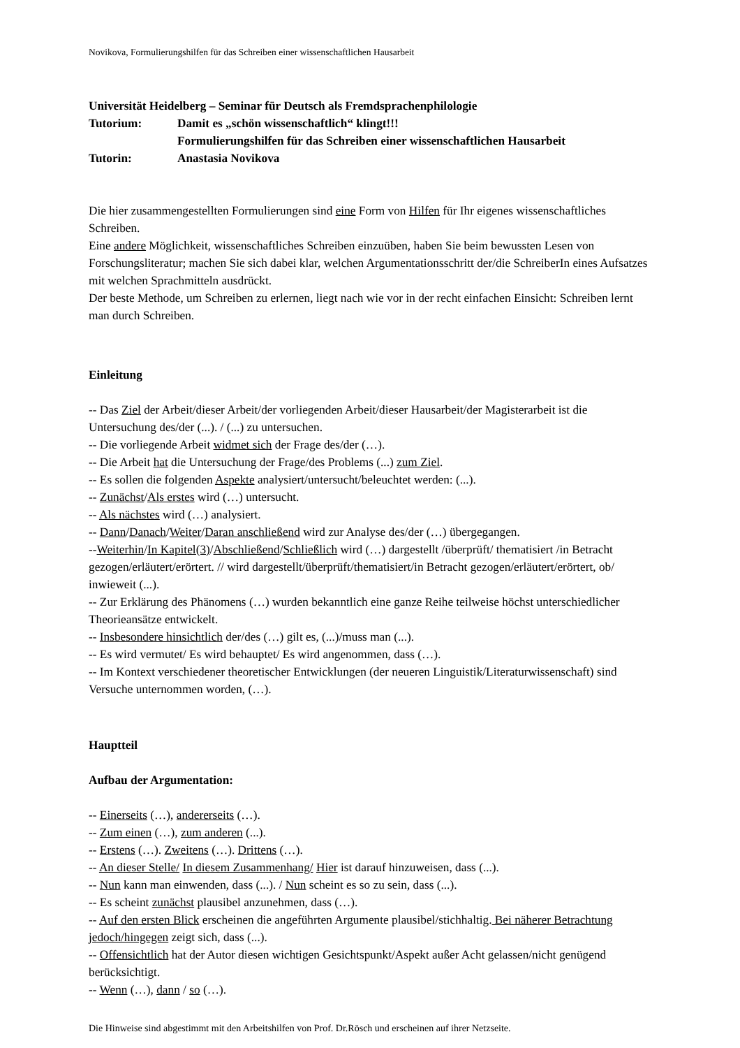Novikova, Formulierungshilfen für das Schreiben einer wissenschaftlichen Hausarbeit
Universität Heidelberg – Seminar für Deutsch als Fremdsprachenphilologie
Tutorium: Damit es „schön wissenschaftlich“ klingt!!!
Formulierungshilfen für das Schreiben einer wissenschaftlichen Hausarbeit
Tutorin: Anastasia Novikova
Die hier zusammengestellten Formulierungen sind eine Form von Hilfen für Ihr eigenes wissenschaftliches Schreiben.
Eine andere Möglichkeit, wissenschaftliches Schreiben einzuüben, haben Sie beim bewussten Lesen von Forschungsliteratur; machen Sie sich dabei klar, welchen Argumentationsschritt der/die SchreiberIn eines Aufsatzes mit welchen Sprachmitteln ausdrückt.
Der beste Methode, um Schreiben zu erlernen, liegt nach wie vor in der recht einfachen Einsicht: Schreiben lernt man durch Schreiben.
Einleitung
-- Das Ziel der Arbeit/dieser Arbeit/der vorliegenden Arbeit/dieser Hausarbeit/der Magisterarbeit ist die Untersuchung des/der (...). / (...) zu untersuchen.
-- Die vorliegende Arbeit widmet sich der Frage des/der (…).
-- Die Arbeit hat die Untersuchung der Frage/des Problems (...) zum Ziel.
-- Es sollen die folgenden Aspekte analysiert/untersucht/beleuchtet werden: (...).
-- Zunächst/Als erstes wird (…) untersucht.
-- Als nächstes wird (…) analysiert.
-- Dann/Danach/Weiter/Daran anschließend wird zur Analyse des/der (…) übergegangen.
--Weiterhin/In Kapitel(3)/Abschließend/Schließlich wird (…) dargestellt /überprüft/ thematisiert /in Betracht gezogen/erläutert/erörtert. // wird dargestellt/überprüft/thematisiert/in Betracht gezogen/erläutert/erörtert, ob/ inwieweit (...).
-- Zur Erklärung des Phänomens (…) wurden bekanntlich eine ganze Reihe teilweise höchst unterschiedlicher Theorieansätze entwickelt.
-- Insbesondere hinsichtlich der/des (…) gilt es, (...)/muss man (...).
-- Es wird vermutet/ Es wird behauptet/ Es wird angenommen, dass (…).
-- Im Kontext verschiedener theoretischer Entwicklungen (der neueren Linguistik/Literaturwissenschaft) sind Versuche unternommen worden, (…).
Hauptteil
Aufbau der Argumentation:
-- Einerseits (…), andererseits (…).
-- Zum einen (…), zum anderen (...).
-- Erstens (…). Zweitens (…). Drittens (…).
-- An dieser Stelle/ In diesem Zusammenhang/ Hier ist darauf hinzuweisen, dass (...).
-- Nun kann man einwenden, dass (...). / Nun scheint es so zu sein, dass (...).
-- Es scheint zunächst plausibel anzunehmen, dass (…).
-- Auf den ersten Blick erscheinen die angeführten Argumente plausibel/stichhaltig. Bei näherer Betrachtung jedoch/hingegen zeigt sich, dass (...).
-- Offensichtlich hat der Autor diesen wichtigen Gesichtspunkt/Aspekt außer Acht gelassen/nicht genügend berücksichtigt.
-- Wenn (…), dann / so (…).
Die Hinweise sind abgestimmt mit den Arbeitshilfen von Prof. Dr.Rösch und erscheinen auf ihrer Netzseite.